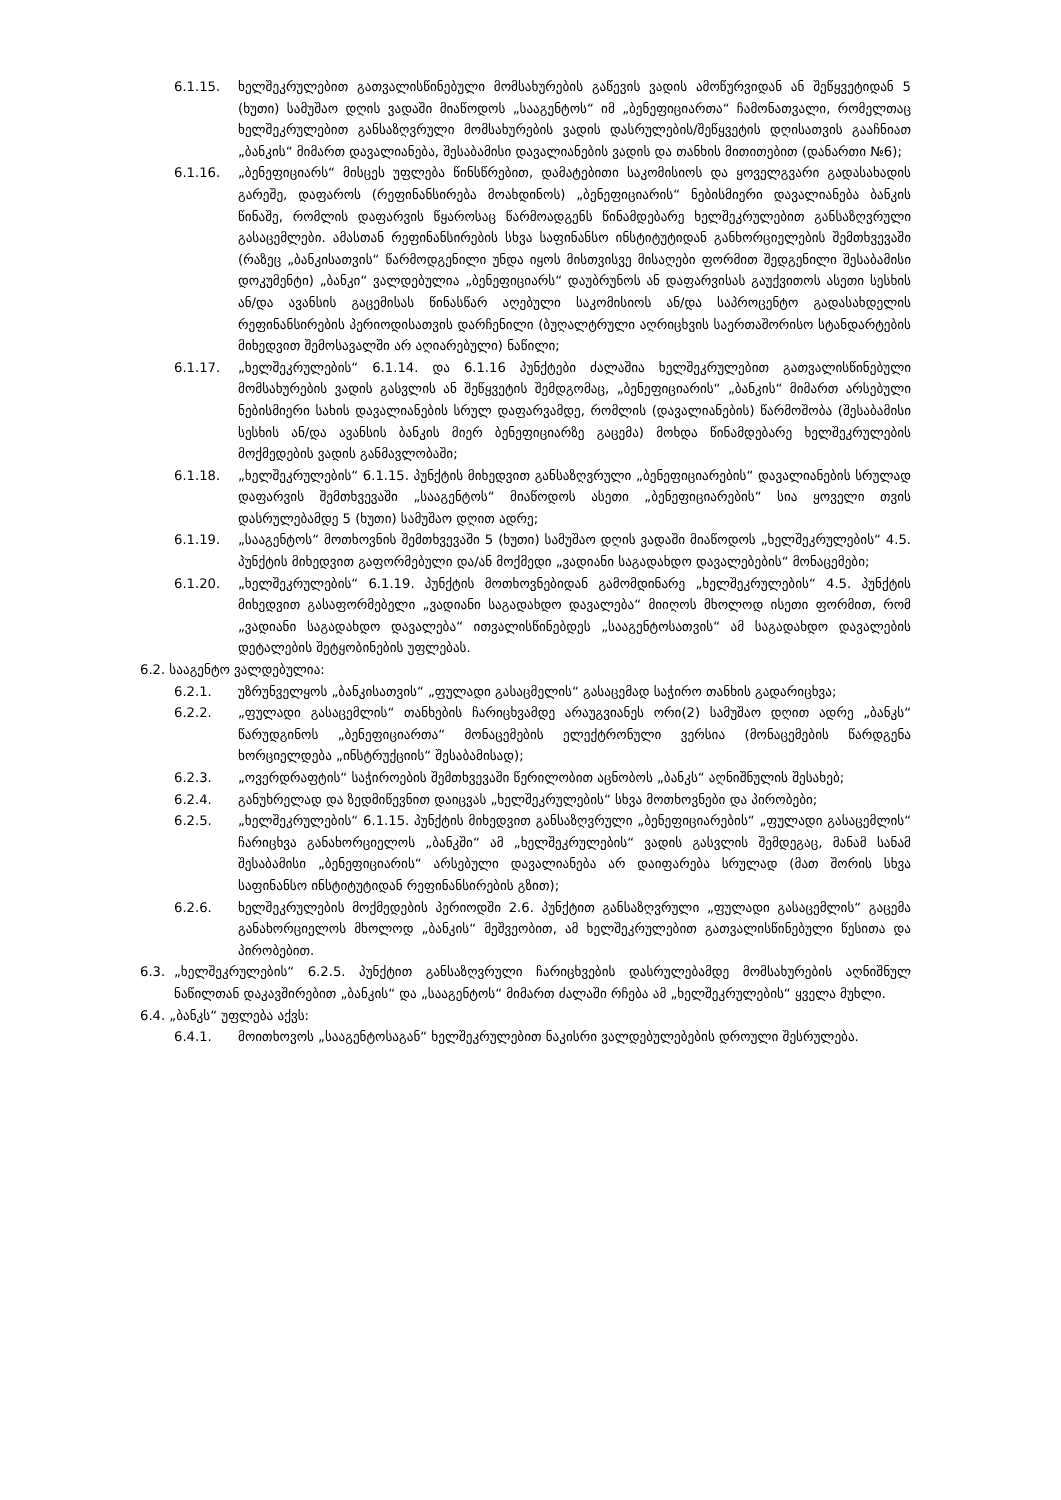6.1.15. ხელშეკრულებით გათვალისწინებული მომსახურების გაწევის ვადის ამოწურვიდან ან შეწყვეტიდან 5 (ხუთი) სამუშაო დღის ვადაში მიაწოდოს „სააგენტოს“ იმ „ბენეფიციართა“ ჩამონათვალი, რომელთაც ხელშეკრულებით განსაზღვრული მომსახურების ვადის დასრულების/შეწყვეტის დღისათვის გააჩნიათ „ბანკის“ მიმართ დავალიანება, შესაბამისი დავალიანების ვადის და თანხის მითითებით (დანართი №6);
6.1.16. „ბენეფიციარს“ მისცეს უფლება წინსწრებით, დამატებითი საკომისიოს და ყოველგვარი გადასახადის გარეშე, დაფაროს (რეფინანსირება მოახდინოს) „ბენეფიციარის“ ნებისმიერი დავალიანება ბანკის წინაშე, რომლის დაფარვის წყაროსაც წარმოადგენს წინამდებარე ხელშეკრულებით განსაზღვრული გასაცემლები. ამასთან რეფინანსირების სხვა საფინანსო ინსტიტუტიდან განხორციელების შემთხვევაში (რაზეც „ბანკისათვის“ წარმოდგენილი უნდა იყოს მისთვისვე მისაღები ფორმით შედგენილი შესაბამისი დოკუმენტი) „ბანკი“ ვალდებულია „ბენეფიციარს“ დაუბრუნოს ან დაფარვისას გაუქვითოს ასეთი სესხის ან/და ავანსის გაცემისას წინასწარ აღებული საკომისიოს ან/და საპროცენტო გადასახდელის რეფინანსირების პერიოდისათვის დარჩენილი (ბუღალტრული აღრიცხვის საერთაშორისო სტანდარტების მიხედვით შემოსავალში არ აღიარებული) ნაწილი;
6.1.17. „ხელშეკრულების“ 6.1.14. და 6.1.16 პუნქტები ძალაშია ხელშეკრულებით გათვალისწინებული მომსახურების ვადის გასვლის ან შეწყვეტის შემდგომაც, „ბენეფიციარის“ „ბანკის“ მიმართ არსებული ნებისმიერი სახის დავალიანების სრულ დაფარვამდე, რომლის (დავალიანების) წარმოშობა (შესაბამისი სესხის ან/და ავანსის ბანკის მიერ ბენეფიციარზე გაცემა) მოხდა წინამდებარე ხელშეკრულების მოქმედების ვადის განმავლობაში;
6.1.18. „ხელშეკრულების“ 6.1.15. პუნქტის მიხედვით განსაზღვრული „ბენეფიციარების“ დავალიანების სრულად დაფარვის შემთხვევაში „სააგენტოს“ მიაწოდოს ასეთი „ბენეფიციარების“ სია ყოველი თვის დასრულებამდე 5 (ხუთი) სამუშაო დღით ადრე;
6.1.19. „სააგენტოს“ მოთხოვნის შემთხვევაში 5 (ხუთი) სამუშაო დღის ვადაში მიაწოდოს „ხელშეკრულების“ 4.5. პუნქტის მიხედვით გაფორმებული და/ან მოქმედი „ვადიანი საგადახდო დავალებების“ მონაცემები;
6.1.20. „ხელშეკრულების“ 6.1.19. პუნქტის მოთხოვნებიდან გამომდინარე „ხელშეკრულების“ 4.5. პუნქტის მიხედვით გასაფორმებელი „ვადიანი საგადახდო დავალება“ მიიღოს მხოლოდ ისეთი ფორმით, რომ „ვადიანი საგადახდო დავალება“ ითვალისწინებდეს „სააგენტოსათვის“ ამ საგადახდო დავალების დეტალების შეტყობინების უფლებას.
6.2. სააგენტო ვალდებულია:
6.2.1. უზრუნველყოს „ბანკისათვის“ „ფულადი გასაცმელის“ გასაცემად საჭირო თანხის გადარიცხვა;
6.2.2. „ფულადი გასაცემლის“ თანხების ჩარიცხვამდე არაუგვიანეს ორი(2) სამუშაო დღით ადრე „ბანკს“ წარუდგინოს „ბენეფიციართა“ მონაცემების ელექტრონული ვერსია (მონაცემების წარდგენა ხორციელდება „ინსტრუქციის“ შესაბამისად);
6.2.3. „ოვერდრაფტის“ საჭიროების შემთხვევაში წერილობით აცნობოს „ბანკს“ აღნიშნულის შესახებ;
6.2.4. განუხრელად და ზედმიწევნით დაიცვას „ხელშეკრულების“ სხვა მოთხოვნები და პირობები;
6.2.5. „ხელშეკრულების“ 6.1.15. პუნქტის მიხედვით განსაზღვრული „ბენეფიციარების“ „ფულადი გასაცემლის“ ჩარიცხვა განახორციელოს „ბანკში“ ამ „ხელშეკრულების“ ვადის გასვლის შემდეგაც, მანამ სანამ შესაბამისი „ბენეფიციარის“ არსებული დავალიანება არ დაიფარება სრულად (მათ შორის სხვა საფინანსო ინსტიტუტიდან რეფინანსირების გზით);
6.2.6. ხელშეკრულების მოქმედების პერიოდში 2.6. პუნქტით განსაზღვრული „ფულადი გასაცემლის“ გაცემა განახორციელოს მხოლოდ „ბანკის“ მეშვეობით, ამ ხელშეკრულებით გათვალისწინებული წესითა და პირობებით.
6.3. „ხელშეკრულების“ 6.2.5. პუნქტით განსაზღვრული ჩარიცხვების დასრულებამდე მომსახურების აღნიშნულ ნაწილთან დაკავშირებით „ბანკის“ და „სააგენტოს“ მიმართ ძალაში რჩება ამ „ხელშეკრულების“ ყველა მუხლი.
6.4. „ბანკს“ უფლება აქვს:
6.4.1. მოითხოვოს „სააგენტოსაგან“ ხელშეკრულებით ნაკისრი ვალდებულებების დროული შესრულება.